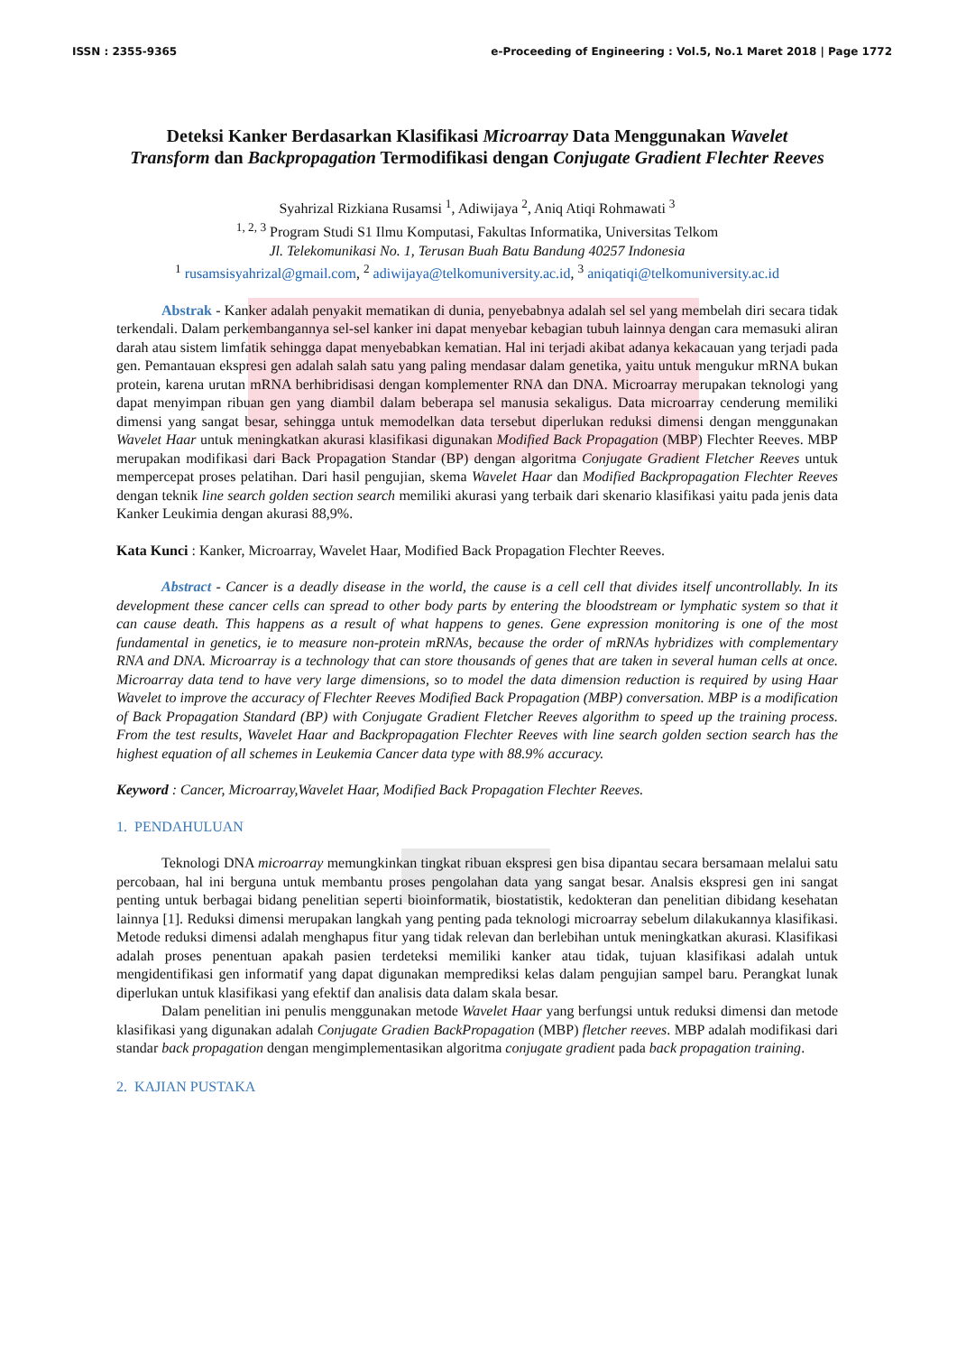ISSN : 2355-9365 e-Proceeding of Engineering : Vol.5, No.1 Maret 2018 | Page 1772
Deteksi Kanker Berdasarkan Klasifikasi Microarray Data Menggunakan Wavelet Transform dan Backpropagation Termodifikasi dengan Conjugate Gradient Flechter Reeves
Syahrizal Rizkiana Rusamsi <sup>1</sup>, Adiwijaya <sup>2</sup>, Aniq Atiqi Rohmawati <sup>3</sup>
<sup>1, 2, 3</sup> Program Studi S1 Ilmu Komputasi, Fakultas Informatika, Universitas Telkom
Jl. Telekomunikasi No. 1, Terusan Buah Batu Bandung 40257 Indonesia
<sup>1</sup> rusamsisyahrizal@gmail.com, <sup>2</sup> adiwijaya@telkomuniversity.ac.id, <sup>3</sup> aniqatiqi@telkomuniversity.ac.id
Abstrak - Kanker adalah penyakit mematikan di dunia, penyebabnya adalah sel sel yang membelah diri secara tidak terkendali. Dalam perkembangannya sel-sel kanker ini dapat menyebar kebagian tubuh lainnya dengan cara memasuki aliran darah atau sistem limfatik sehingga dapat menyebabkan kematian. Hal ini terjadi akibat adanya kekacauan yang terjadi pada gen. Pemantauan ekspresi gen adalah salah satu yang paling mendasar dalam genetika, yaitu untuk mengukur mRNA bukan protein, karena urutan mRNA berhibridisasi dengan komplementer RNA dan DNA. Microarray merupakan teknologi yang dapat menyimpan ribuan gen yang diambil dalam beberapa sel manusia sekaligus. Data microarray cenderung memiliki dimensi yang sangat besar, sehingga untuk memodelkan data tersebut diperlukan reduksi dimensi dengan menggunakan Wavelet Haar untuk meningkatkan akurasi klasifikasi digunakan Modified Back Propagation (MBP) Flechter Reeves. MBP merupakan modifikasi dari Back Propagation Standar (BP) dengan algoritma Conjugate Gradient Fletcher Reeves untuk mempercepat proses pelatihan. Dari hasil pengujian, skema Wavelet Haar dan Modified Backpropagation Flechter Reeves dengan teknik line search golden section search memiliki akurasi yang terbaik dari skenario klasifikasi yaitu pada jenis data Kanker Leukimia dengan akurasi 88,9%.
Kata Kunci : Kanker, Microarray, Wavelet Haar, Modified Back Propagation Flechter Reeves.
Abstract - Cancer is a deadly disease in the world, the cause is a cell cell that divides itself uncontrollably. In its development these cancer cells can spread to other body parts by entering the bloodstream or lymphatic system so that it can cause death. This happens as a result of what happens to genes. Gene expression monitoring is one of the most fundamental in genetics, ie to measure non-protein mRNAs, because the order of mRNAs hybridizes with complementary RNA and DNA. Microarray is a technology that can store thousands of genes that are taken in several human cells at once. Microarray data tend to have very large dimensions, so to model the data dimension reduction is required by using Haar Wavelet to improve the accuracy of Flechter Reeves Modified Back Propagation (MBP) conversation. MBP is a modification of Back Propagation Standard (BP) with Conjugate Gradient Fletcher Reeves algorithm to speed up the training process. From the test results, Wavelet Haar and Backpropagation Flechter Reeves with line search golden section search has the highest equation of all schemes in Leukemia Cancer data type with 88.9% accuracy.
Keyword : Cancer, Microarray,Wavelet Haar, Modified Back Propagation Flechter Reeves.
1. PENDAHULUAN
Teknologi DNA microarray memungkinkan tingkat ribuan ekspresi gen bisa dipantau secara bersamaan melalui satu percobaan, hal ini berguna untuk membantu proses pengolahan data yang sangat besar. Analsis ekspresi gen ini sangat penting untuk berbagai bidang penelitian seperti bioinformatik, biostatistik, kedokteran dan penelitian dibidang kesehatan lainnya [1]. Reduksi dimensi merupakan langkah yang penting pada teknologi microarray sebelum dilakukannya klasifikasi. Metode reduksi dimensi adalah menghapus fitur yang tidak relevan dan berlebihan untuk meningkatkan akurasi. Klasifikasi adalah proses penentuan apakah pasien terdeteksi memiliki kanker atau tidak, tujuan klasifikasi adalah untuk mengidentifikasi gen informatif yang dapat digunakan memprediksi kelas dalam pengujian sampel baru. Perangkat lunak diperlukan untuk klasifikasi yang efektif dan analisis data dalam skala besar.
Dalam penelitian ini penulis menggunakan metode Wavelet Haar yang berfungsi untuk reduksi dimensi dan metode klasifikasi yang digunakan adalah Conjugate Gradien BackPropagation (MBP) fletcher reeves. MBP adalah modifikasi dari standar back propagation dengan mengimplementasikan algoritma conjugate gradient pada back propagation training.
2. KAJIAN PUSTAKA